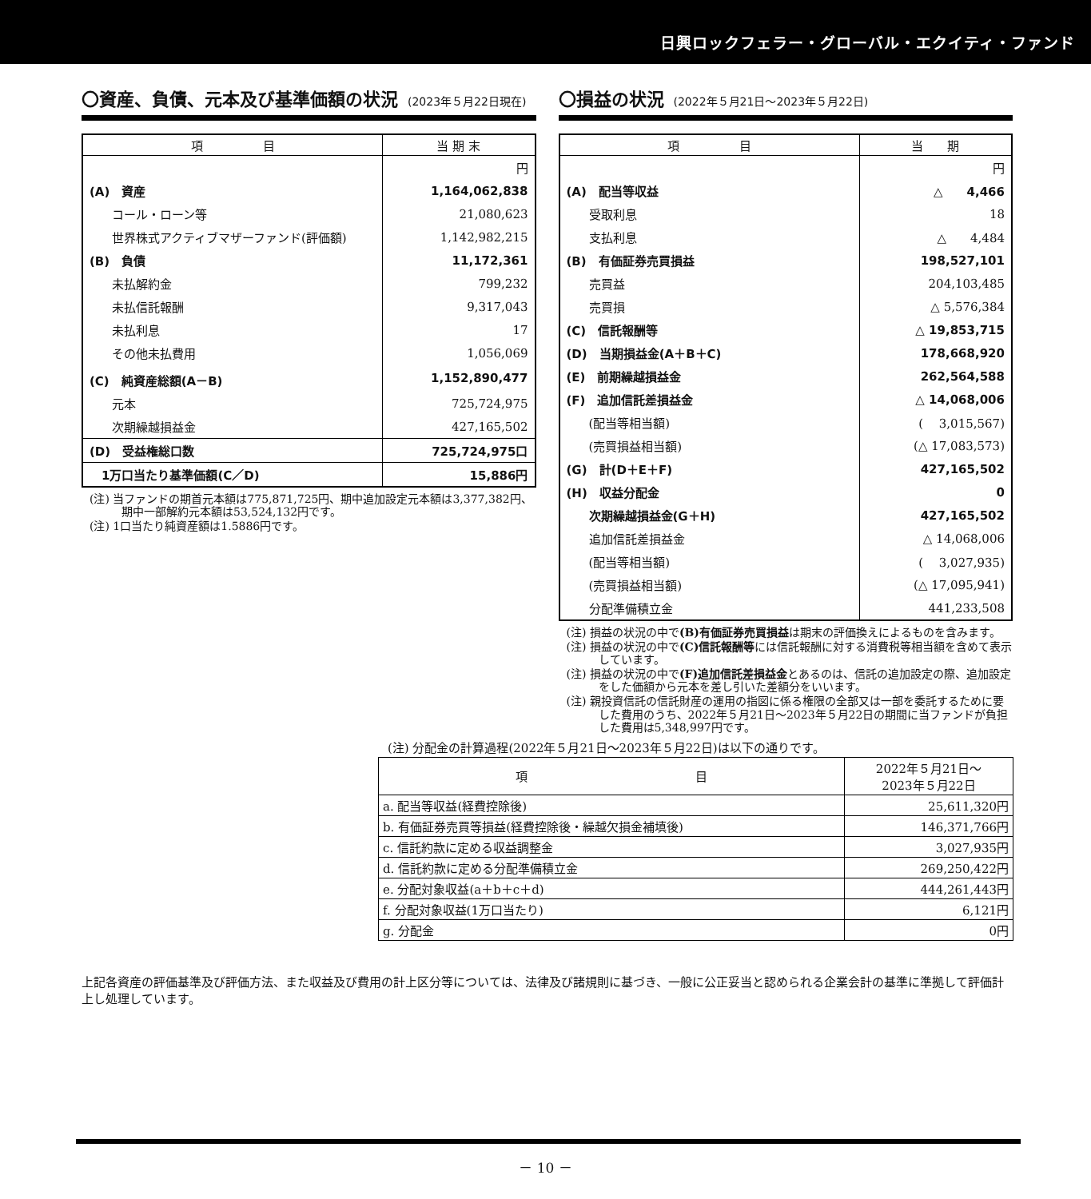日興ロックフェラー・グローバル・エクイティ・ファンド
〇資産、負債、元本及び基準価額の状況 (2023年５月22日現在)
| 項 目 | 当 期 末 |
| --- | --- |
| | 円 |
| (A) 資産 | 1,164,062,838 |
| コール・ローン等 | 21,080,623 |
| 世界株式アクティブマザーファンド(評価額) | 1,142,982,215 |
| (B) 負債 | 11,172,361 |
| 未払解約金 | 799,232 |
| 未払信託報酬 | 9,317,043 |
| 未払利息 | 17 |
| その他未払費用 | 1,056,069 |
| (C) 純資産総額(A－B) | 1,152,890,477 |
| 元本 | 725,724,975 |
| 次期繰越損益金 | 427,165,502 |
| (D) 受益権総口数 | 725,724,975口 |
| 1万口当たり基準価額(C／D) | 15,886円 |
(注) 当ファンドの期首元本額は775,871,725円、期中追加設定元本額は3,377,382円、期中一部解約元本額は53,524,132円です。
(注) 1口当たり純資産額は1.5886円です。
〇損益の状況 (2022年５月21日～2023年５月22日)
| 項 目 | 当 期 |
| --- | --- |
| | 円 |
| (A) 配当等収益 | △ 4,466 |
| 受取利息 | 18 |
| 支払利息 | △ 4,484 |
| (B) 有価証券売買損益 | 198,527,101 |
| 売買益 | 204,103,485 |
| 売買損 | △ 5,576,384 |
| (C) 信託報酬等 | △ 19,853,715 |
| (D) 当期損益金(A＋B＋C) | 178,668,920 |
| (E) 前期繰越損益金 | 262,564,588 |
| (F) 追加信託差損益金 | △ 14,068,006 |
| (配当等相当額) | ( 3,015,567) |
| (売買損益相当額) | (△ 17,083,573) |
| (G) 計(D＋E＋F) | 427,165,502 |
| (H) 収益分配金 | 0 |
| 次期繰越損益金(G＋H) | 427,165,502 |
| 追加信託差損益金 | △ 14,068,006 |
| (配当等相当額) | ( 3,027,935) |
| (売買損益相当額) | (△ 17,095,941) |
| 分配準備積立金 | 441,233,508 |
(注) 損益の状況の中で(B)有価証券売買損益は期末の評価換えによるものを含みます。
(注) 損益の状況の中で(C)信託報酬等には信託報酬に対する消費税等相当額を含めて表示しています。
(注) 損益の状況の中で(F)追加信託差損益金とあるのは、信託の追加設定の際、追加設定をした価額から元本を差し引いた差額分をいいます。
(注) 親投資信託の信託財産の運用の指図に係る権限の全部又は一部を委託するために要した費用のうち、2022年５月21日～2023年５月22日の期間に当ファンドが負担した費用は5,348,997円です。
(注) 分配金の計算過程(2022年５月21日～2023年５月22日)は以下の通りです。
| 項 目 | 2022年５月21日～ 2023年５月22日 |
| --- | --- |
| a. 配当等収益(経費控除後) | 25,611,320円 |
| b. 有価証券売買等損益(経費控除後・繰越欠損金補填後) | 146,371,766円 |
| c. 信託約款に定める収益調整金 | 3,027,935円 |
| d. 信託約款に定める分配準備積立金 | 269,250,422円 |
| e. 分配対象収益(a＋b＋c＋d) | 444,261,443円 |
| f. 分配対象収益(1万口当たり) | 6,121円 |
| g. 分配金 | 0円 |
上記各資産の評価基準及び評価方法、また収益及び費用の計上区分等については、法律及び諸規則に基づき、一般に公正妥当と認められる企業会計の基準に準拠して評価計上し処理しています。
－ 10 －